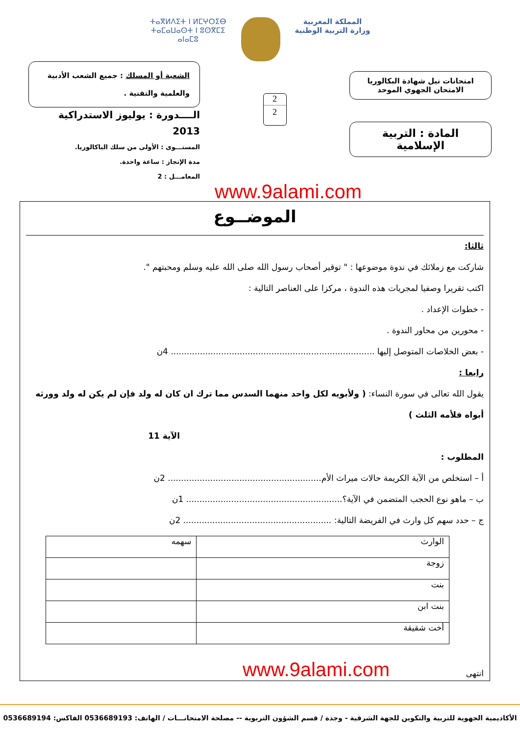ⵜⴰⴳⵍⴷⵉⵜ ⵏ ⵍⵎⵖⵔⵉⴱ
ⵜⴰⵎⴰⵡⴰⵙⵜ ⵏ ⵓⵙⴳⵎⵉ
ⴰⵏⴰⵎⵓ
المملكة المغربية
وزارة التربية الوطنية
امتحانات نيل شهادة البكالوريا
الامتحان الجهوي الموحد
المادة : التربية الإسلامية
2
2
الشعبة أو المسلك : جميع الشعب الأدبية
والعلمية والتقنية .
الــــدورة : يوليوز الاستدراكية 2013
المستـــوى : الأولى من سلك الباكالوريا.
مدة الإنجاز : ساعة واحدة.
المعامـــل : 2
www.9alami.com
الموضــوع
ثالثا:
شاركت مع زملائك في ندوة موضوعها : " توقير أصحاب رسول الله صلى الله عليه وسلم ومحبتهم ".
اكتب تقريرا وصفيا لمجريات هذه الندوة ، مركزا على العناصر التالية :
- خطوات الإعداد .
- محورين من محاور الندوة .
- بعض الخلاصات المتوصل إليها ............................................................................. 4ن
رابعا :
يقول الله تعالى في سورة النساء: ( ولأبويه لكل واحد منهما السدس مما ترك ان كان له ولد فإن لم يكن له ولد وورثه أبواه فلأمه الثلث )
الآية 11
المطلوب :
أ – استخلص من الآية الكريمة حالات ميراث الأم.......................................................... 2ن
ب – ماهو نوع الحجب المتضمن في الآية؟........................................................... 1ن
ج – حدد سهم كل وارث في الفريضة التالية: ........................................................ 2ن
| الوارث | سهمه |
| زوجة | |
| بنت | |
| بنت ابن | |
| أخت شقيقة | |
انتهى www.9alami.com
الأكاديمية الجهوية للتربية والتكوين للجهة الشرقية - وجدة / قسم الشؤون التربوية -- مصلحة الامتحانـــات / الهاتف: 0536689193 الفاكس: 0536689194